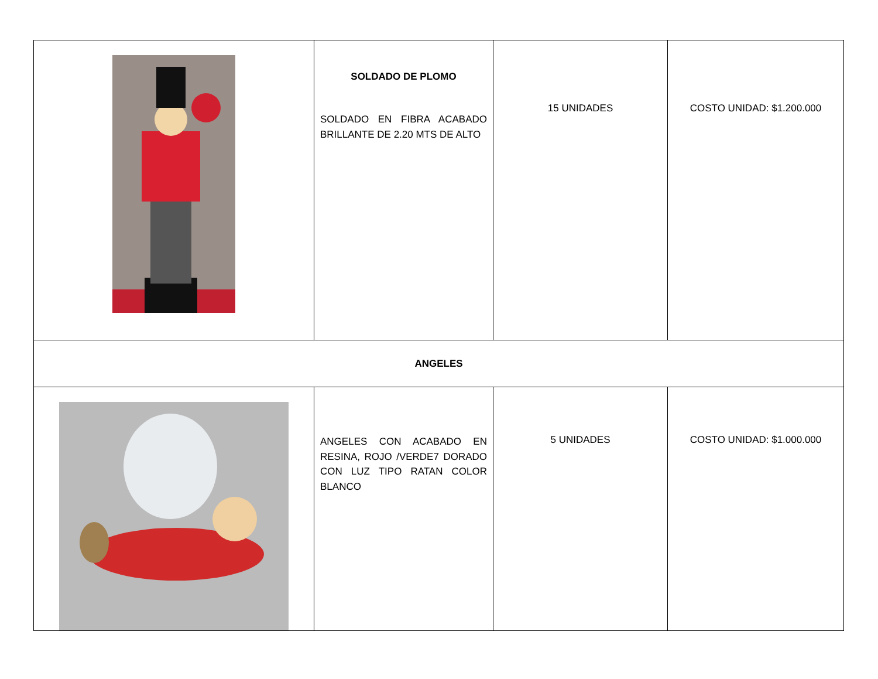| | SOLDADO DE PLOMO SOLDADO EN FIBRA ACABADO BRILLANTE DE 2.20 MTS DE ALTO | 15 UNIDADES | COSTO UNIDAD: $1.200.000 |
| ANGELES | | | |
| | ANGELES CON ACABADO EN RESINA, ROJO /VERDE7 DORADO CON LUZ TIPO RATAN COLOR BLANCO | 5 UNIDADES | COSTO UNIDAD: $1.000.000 |